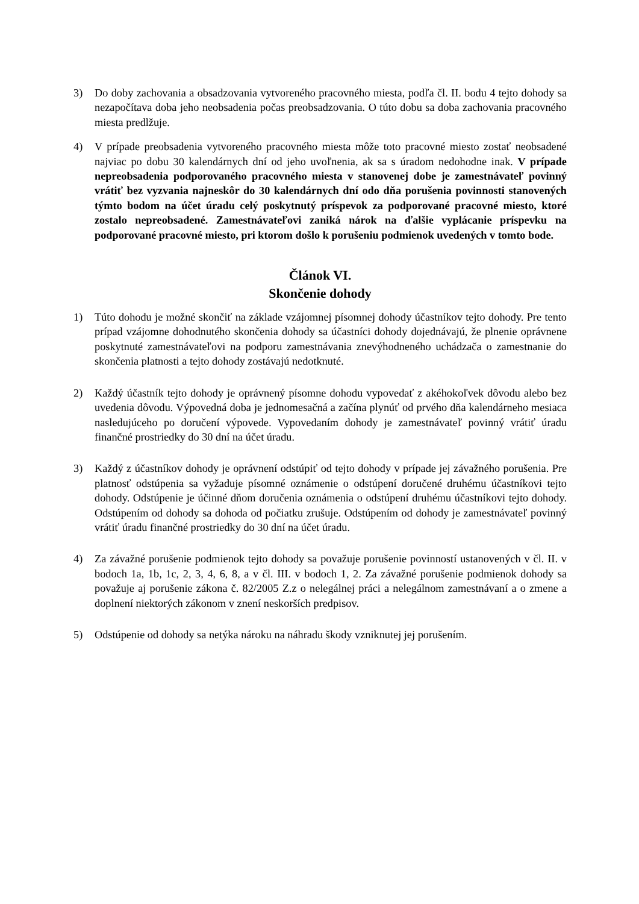3) Do doby zachovania a obsadzovania vytvoreného pracovného miesta, podľa čl. II. bodu 4 tejto dohody sa nezapočítava doba jeho neobsadenia počas preobsadzovania. O túto dobu sa doba zachovania pracovného miesta predlžuje.
4) V prípade preobsadenia vytvoreného pracovného miesta môže toto pracovné miesto zostať neobsadené najviac po dobu 30 kalendárnych dní od jeho uvoľnenia, ak sa s úradom nedohodne inak. V prípade nepreobsadenia podporovaného pracovného miesta v stanovenej dobe je zamestnávateľ povinný vrátiť bez vyzvania najneskôr do 30 kalendárnych dní odo dňa porušenia povinnosti stanovených týmto bodom na účet úradu celý poskytnutý príspevok za podporované pracovné miesto, ktoré zostalo nepreobsadené. Zamestnávateľovi zaniká nárok na ďalšie vyplácanie príspevku na podporované pracovné miesto, pri ktorom došlo k porušeniu podmienok uvedených v tomto bode.
Článok VI.
Skončenie dohody
1) Túto dohodu je možné skončiť na základe vzájomnej písomnej dohody účastníkov tejto dohody. Pre tento prípad vzájomne dohodnutého skončenia dohody sa účastníci dohody dojednávajú, že plnenie oprávnene poskytnuté zamestnávateľovi na podporu zamestnávania znevýhodneného uchádzača o zamestnanie do skončenia platnosti a tejto dohody zostávajú nedotknuté.
2) Každý účastník tejto dohody je oprávnený písomne dohodu vypovedať z akéhokoľvek dôvodu alebo bez uvedenia dôvodu. Výpovedná doba je jednomesačná a začína plynúť od prvého dňa kalendárneho mesiaca nasledujúceho po doručení výpovede. Vypovedaním dohody je zamestnávateľ povinný vrátiť úradu finančné prostriedky do 30 dní na účet úradu.
3) Každý z účastníkov dohody je oprávnení odstúpiť od tejto dohody v prípade jej závažného porušenia. Pre platnosť odstúpenia sa vyžaduje písomné oznámenie o odstúpení doručené druhému účastníkovi tejto dohody. Odstúpenie je účinné dňom doručenia oznámenia o odstúpení druhému účastníkovi tejto dohody. Odstúpením od dohody sa dohoda od počiatku zrušuje. Odstúpením od dohody je zamestnávateľ povinný vrátiť úradu finančné prostriedky do 30 dní na účet úradu.
4) Za závažné porušenie podmienok tejto dohody sa považuje porušenie povinností ustanovených v čl. II. v bodoch 1a, 1b, 1c, 2, 3, 4, 6, 8, a v čl. III. v bodoch 1, 2. Za závažné porušenie podmienok dohody sa považuje aj porušenie zákona č. 82/2005 Z.z o nelegálnej práci a nelegálnom zamestnávaní a o zmene a doplnení niektorých zákonom v znení neskorších predpisov.
5) Odstúpenie od dohody sa netýka nároku na náhradu škody vzniknutej jej porušením.